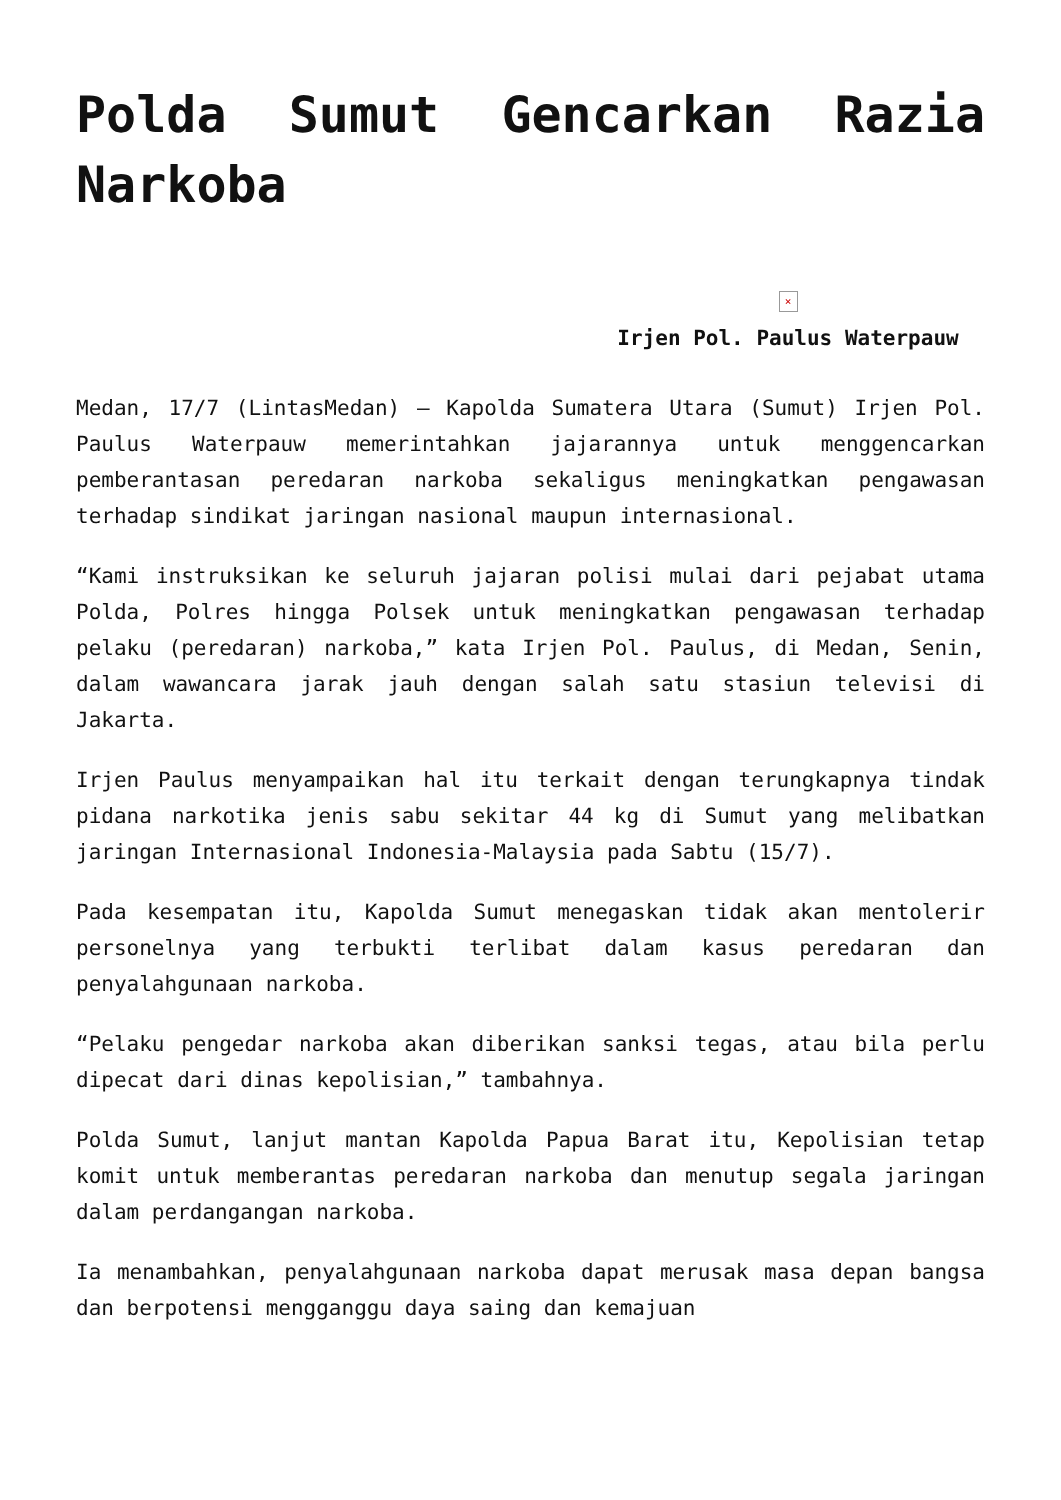Polda Sumut Gencarkan Razia Narkoba
×
Irjen Pol. Paulus Waterpauw
Medan, 17/7 (LintasMedan) – Kapolda Sumatera Utara (Sumut) Irjen Pol. Paulus Waterpauw memerintahkan jajarannya untuk menggencarkan pemberantasan peredaran narkoba sekaligus meningkatkan pengawasan terhadap sindikat jaringan nasional maupun internasional.
“Kami instruksikan ke seluruh jajaran polisi mulai dari pejabat utama Polda, Polres hingga Polsek untuk meningkatkan pengawasan terhadap pelaku (peredaran) narkoba,” kata Irjen Pol. Paulus, di Medan, Senin, dalam wawancara jarak jauh dengan salah satu stasiun televisi di Jakarta.
Irjen Paulus menyampaikan hal itu terkait dengan terungkapnya tindak pidana narkotika jenis sabu sekitar 44 kg di Sumut yang melibatkan jaringan Internasional Indonesia-Malaysia pada Sabtu (15/7).
Pada kesempatan itu, Kapolda Sumut menegaskan tidak akan mentolerir personelnya yang terbukti terlibat dalam kasus peredaran dan penyalahgunaan narkoba.
“Pelaku pengedar narkoba akan diberikan sanksi tegas, atau bila perlu dipecat dari dinas kepolisian,” tambahnya.
Polda Sumut, lanjut mantan Kapolda Papua Barat itu, Kepolisian tetap komit untuk memberantas peredaran narkoba dan menutup segala jaringan dalam perdangangan narkoba.
Ia menambahkan, penyalahgunaan narkoba dapat merusak masa depan bangsa dan berpotensi mengganggu daya saing dan kemajuan